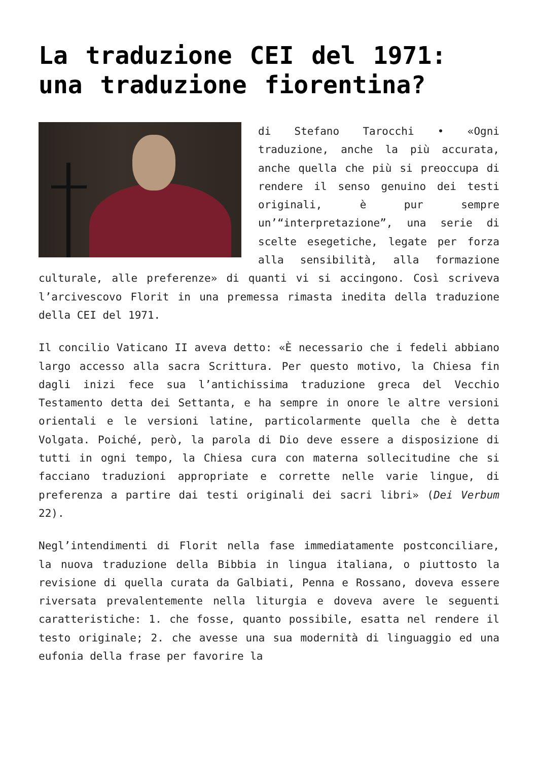La traduzione CEI del 1971: una traduzione fiorentina?
di Stefano Tarocchi • «Ogni traduzione, anche la più accurata, anche quella che più si preoccupa di rendere il senso genuino dei testi originali, è pur sempre un’“interpretazione”, una serie di scelte esegetiche, legate per forza alla sensibilità, alla formazione culturale, alle preferenze» di quanti vi si accingono. Così scriveva l’arcivescovo Florit in una premessa rimasta inedita della traduzione della CEI del 1971.
Il concilio Vaticano II aveva detto: «È necessario che i fedeli abbiano largo accesso alla sacra Scrittura. Per questo motivo, la Chiesa fin dagli inizi fece sua l’antichissima traduzione greca del Vecchio Testamento detta dei Settanta, e ha sempre in onore le altre versioni orientali e le versioni latine, particolarmente quella che è detta Volgata. Poiché, però, la parola di Dio deve essere a disposizione di tutti in ogni tempo, la Chiesa cura con materna sollecitudine che si facciano traduzioni appropriate e corrette nelle varie lingue, di preferenza a partire dai testi originali dei sacri libri» (Dei Verbum 22).
Negl’intendimenti di Florit nella fase immediatamente postconciliare, la nuova traduzione della Bibbia in lingua italiana, o piuttosto la revisione di quella curata da Galbiati, Penna e Rossano, doveva essere riversata prevalentemente nella liturgia e doveva avere le seguenti caratteristiche: 1. che fosse, quanto possibile, esatta nel rendere il testo originale; 2. che avesse una sua modernità di linguaggio ed una eufonia della frase per favorire la